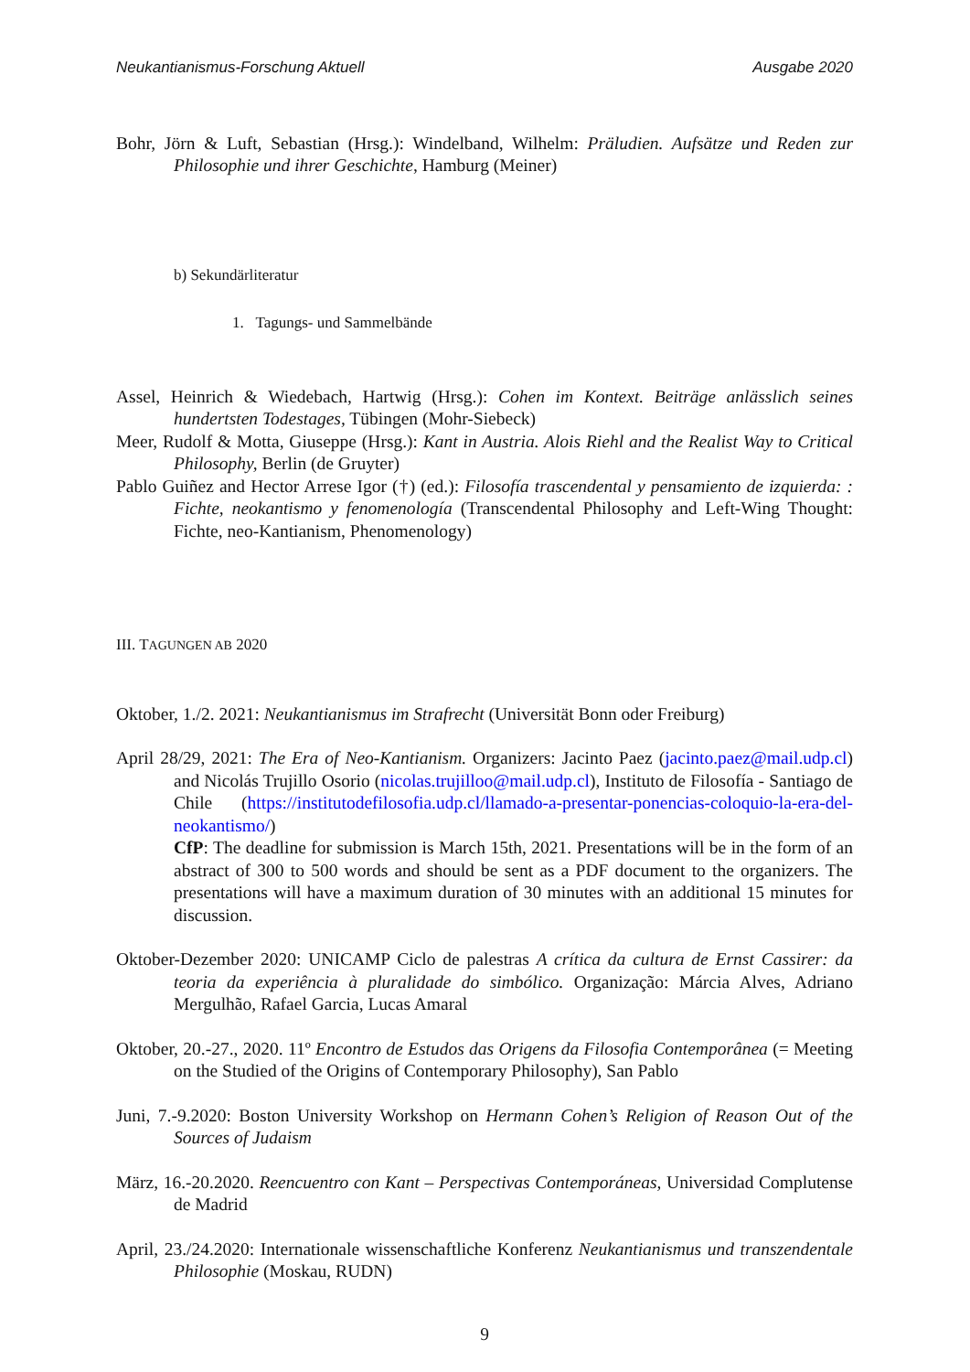Neukantianismus-Forschung Aktuell Ausgabe 2020
Bohr, Jörn & Luft, Sebastian (Hrsg.): Windelband, Wilhelm: Präludien. Aufsätze und Reden zur Philosophie und ihrer Geschichte, Hamburg (Meiner)
b) Sekundärliteratur
1. Tagungs- und Sammelbände
Assel, Heinrich & Wiedebach, Hartwig (Hrsg.): Cohen im Kontext. Beiträge anlässlich seines hundertsten Todestages, Tübingen (Mohr-Siebeck)
Meer, Rudolf & Motta, Giuseppe (Hrsg.): Kant in Austria. Alois Riehl and the Realist Way to Critical Philosophy, Berlin (de Gruyter)
Pablo Guiñez and Hector Arrese Igor (†) (ed.): Filosofía trascendental y pensamiento de izquierda: : Fichte, neokantismo y fenomenología (Transcendental Philosophy and Left-Wing Thought: Fichte, neo-Kantianism, Phenomenology)
III. TAGUNGEN AB 2020
Oktober, 1./2. 2021: Neukantianismus im Strafrecht (Universität Bonn oder Freiburg)
April 28/29, 2021: The Era of Neo-Kantianism. Organizers: Jacinto Paez (jacinto.paez@mail.udp.cl) and Nicolás Trujillo Osorio (nicolas.trujilloo@mail.udp.cl), Instituto de Filosofía - Santiago de Chile (https://institutodefilosofia.udp.cl/llamado-a-presentar-ponencias-coloquio-la-era-del-neokantismo/)
CfP: The deadline for submission is March 15th, 2021. Presentations will be in the form of an abstract of 300 to 500 words and should be sent as a PDF document to the organizers. The presentations will have a maximum duration of 30 minutes with an additional 15 minutes for discussion.
Oktober-Dezember 2020: UNICAMP Ciclo de palestras A crítica da cultura de Ernst Cassirer: da teoria da experiência à pluralidade do simbólico. Organização: Márcia Alves, Adriano Mergulhão, Rafael Garcia, Lucas Amaral
Oktober, 20.-27., 2020. 11º Encontro de Estudos das Origens da Filosofia Contemporânea (= Meeting on the Studied of the Origins of Contemporary Philosophy), San Pablo
Juni, 7.-9.2020: Boston University Workshop on Hermann Cohen’s Religion of Reason Out of the Sources of Judaism
März, 16.-20.2020. Reencuentro con Kant – Perspectivas Contemporáneas, Universidad Complutense de Madrid
April, 23./24.2020: Internationale wissenschaftliche Konferenz Neukantianismus und transzendentale Philosophie (Moskau, RUDN)
9